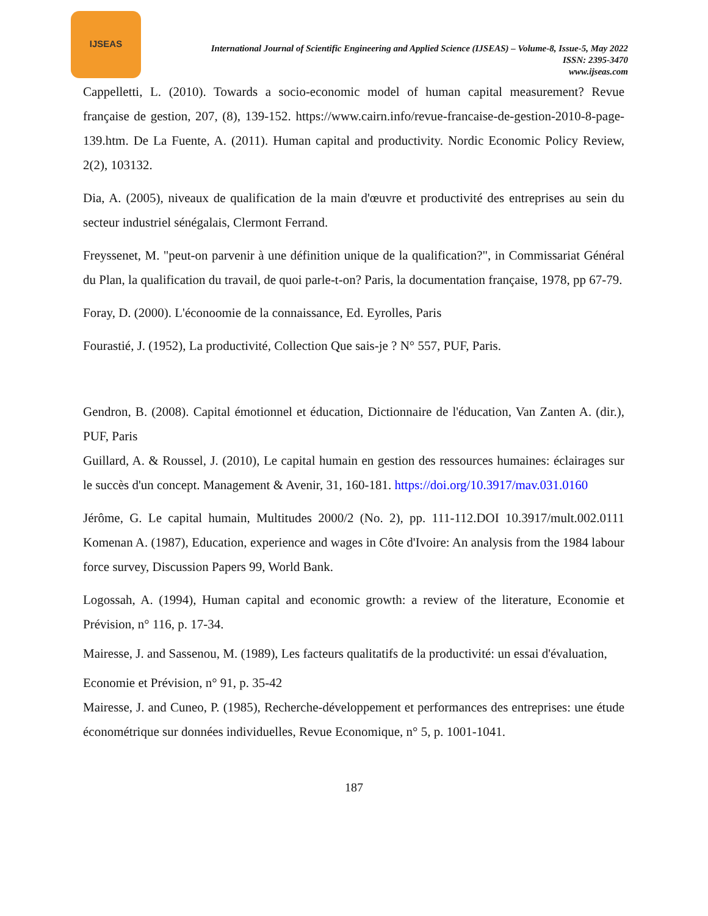IJSEAS
International Journal of Scientific Engineering and Applied Science (IJSEAS) – Volume-8, Issue-5, May 2022
ISSN: 2395-3470
www.ijseas.com
Cappelletti, L. (2010). Towards a socio-economic model of human capital measurement? Revue française de gestion, 207, (8), 139-152. https://www.cairn.info/revue-francaise-de-gestion-2010-8-page-139.htm. De La Fuente, A. (2011). Human capital and productivity. Nordic Economic Policy Review, 2(2), 103132.
Dia, A. (2005), niveaux de qualification de la main d'œuvre et productivité des entreprises au sein du secteur industriel sénégalais, Clermont Ferrand.
Freyssenet, M. "peut-on parvenir à une définition unique de la qualification?", in Commissariat Général du Plan, la qualification du travail, de quoi parle-t-on? Paris, la documentation française, 1978, pp 67-79.
Foray, D. (2000). L'éconoomie de la connaissance, Ed. Eyrolles, Paris
Fourastié, J. (1952), La productivité, Collection Que sais-je ? N° 557, PUF, Paris.
Gendron, B. (2008). Capital émotionnel et éducation, Dictionnaire de l'éducation, Van Zanten A. (dir.), PUF, Paris
Guillard, A. & Roussel, J. (2010), Le capital humain en gestion des ressources humaines: éclairages sur le succès d'un concept. Management & Avenir, 31, 160-181. https://doi.org/10.3917/mav.031.0160
Jérôme, G. Le capital humain, Multitudes 2000/2 (No. 2), pp. 111-112.DOI 10.3917/mult.002.0111 Komenan A. (1987), Education, experience and wages in Côte d'Ivoire: An analysis from the 1984 labour force survey, Discussion Papers 99, World Bank.
Logossah, A. (1994), Human capital and economic growth: a review of the literature, Economie et Prévision, n° 116, p. 17-34.
Mairesse, J. and Sassenou, M. (1989), Les facteurs qualitatifs de la productivité: un essai d'évaluation,
Economie et Prévision, n° 91, p. 35-42
Mairesse, J. and Cuneo, P. (1985), Recherche-développement et performances des entreprises: une étude économétrique sur données individuelles, Revue Economique, n° 5, p. 1001-1041.
187